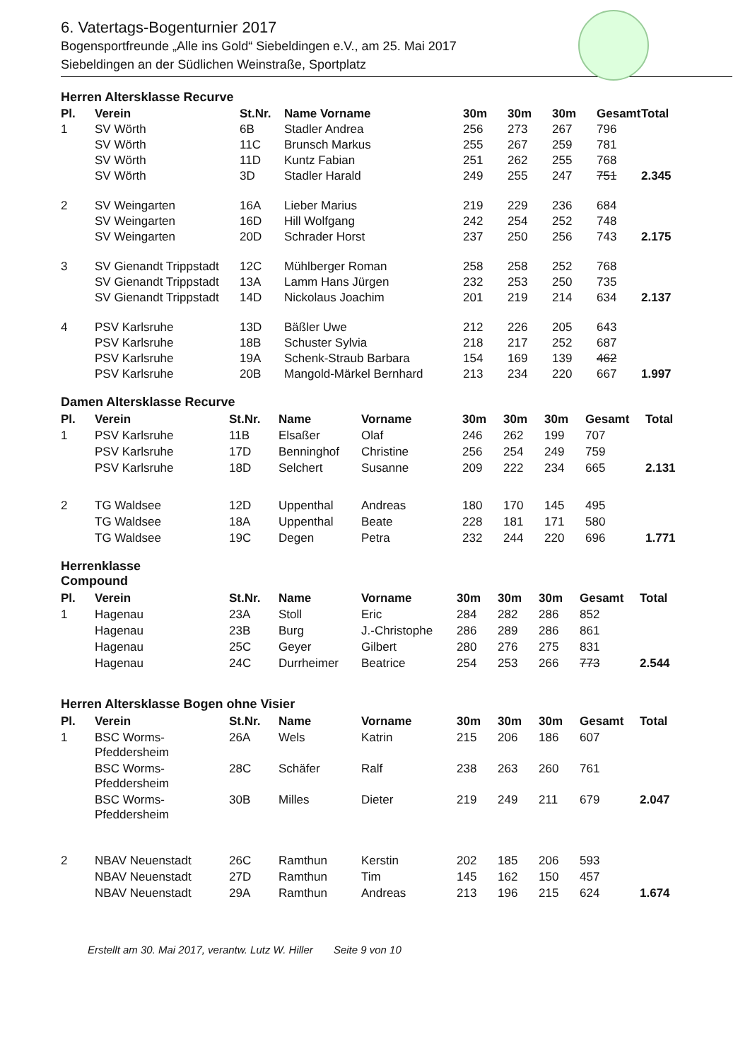6. Vatertags-Bogenturnier 2017
Bogensportfreunde „Alle ins Gold“ Siebeldingen e.V., am 25. Mai 2017
Siebeldingen an der Südlichen Weinstraße, Sportplatz
Herren Altersklasse Recurve
| Pl. | Verein | St.Nr. | Name Vorname | 30m | 30m | 30m | Gesamt | Total |
| --- | --- | --- | --- | --- | --- | --- | --- | --- |
| 1 | SV Wörth | 6B | Stadler Andrea | 256 | 273 | 267 | 796 | |
| | SV Wörth | 11C | Brunsch Markus | 255 | 267 | 259 | 781 | |
| | SV Wörth | 11D | Kuntz Fabian | 251 | 262 | 255 | 768 | |
| | SV Wörth | 3D | Stadler Harald | 249 | 255 | 247 | 751 | 2.345 |
| 2 | SV Weingarten | 16A | Lieber Marius | 219 | 229 | 236 | 684 | |
| | SV Weingarten | 16D | Hill Wolfgang | 242 | 254 | 252 | 748 | |
| | SV Weingarten | 20D | Schrader Horst | 237 | 250 | 256 | 743 | 2.175 |
| 3 | SV Gienandt Trippstadt | 12C | Mühlberger Roman | 258 | 258 | 252 | 768 | |
| | SV Gienandt Trippstadt | 13A | Lamm Hans Jürgen | 232 | 253 | 250 | 735 | |
| | SV Gienandt Trippstadt | 14D | Nickolaus Joachim | 201 | 219 | 214 | 634 | 2.137 |
| 4 | PSV Karlsruhe | 13D | Bäßler Uwe | 212 | 226 | 205 | 643 | |
| | PSV Karlsruhe | 18B | Schuster Sylvia | 218 | 217 | 252 | 687 | |
| | PSV Karlsruhe | 19A | Schenk-Straub Barbara | 154 | 169 | 139 | 462 | |
| | PSV Karlsruhe | 20B | Mangold-Märkel Bernhard | 213 | 234 | 220 | 667 | 1.997 |
Damen Altersklasse Recurve
| Pl. | Verein | St.Nr. | Name | Vorname | 30m | 30m | 30m | Gesamt | Total |
| --- | --- | --- | --- | --- | --- | --- | --- | --- | --- |
| 1 | PSV Karlsruhe | 11B | Elsaßer | Olaf | 246 | 262 | 199 | 707 | |
| | PSV Karlsruhe | 17D | Benninghof | Christine | 256 | 254 | 249 | 759 | |
| | PSV Karlsruhe | 18D | Selchert | Susanne | 209 | 222 | 234 | 665 | 2.131 |
| 2 | TG Waldsee | 12D | Uppenthal | Andreas | 180 | 170 | 145 | 495 | |
| | TG Waldsee | 18A | Uppenthal | Beate | 228 | 181 | 171 | 580 | |
| | TG Waldsee | 19C | Degen | Petra | 232 | 244 | 220 | 696 | 1.771 |
Herrenklasse
Compound
| Pl. | Verein | St.Nr. | Name | Vorname | 30m | 30m | 30m | Gesamt | Total |
| --- | --- | --- | --- | --- | --- | --- | --- | --- | --- |
| 1 | Hagenau | 23A | Stoll | Eric | 284 | 282 | 286 | 852 | |
| | Hagenau | 23B | Burg | J.-Christophe | 286 | 289 | 286 | 861 | |
| | Hagenau | 25C | Geyer | Gilbert | 280 | 276 | 275 | 831 | |
| | Hagenau | 24C | Durrheimer | Beatrice | 254 | 253 | 266 | 773 | 2.544 |
Herren Altersklasse Bogen ohne Visier
| Pl. | Verein | St.Nr. | Name | Vorname | 30m | 30m | 30m | Gesamt | Total |
| --- | --- | --- | --- | --- | --- | --- | --- | --- | --- |
| 1 | BSC Worms- Pfeddersheim | 26A | Wels | Katrin | 215 | 206 | 186 | 607 | |
| | BSC Worms- Pfeddersheim | 28C | Schäfer | Ralf | 238 | 263 | 260 | 761 | |
| | BSC Worms- Pfeddersheim | 30B | Milles | Dieter | 219 | 249 | 211 | 679 | 2.047 |
| 2 | NBAV Neuenstadt | 26C | Ramthun | Kerstin | 202 | 185 | 206 | 593 | |
| | NBAV Neuenstadt | 27D | Ramthun | Tim | 145 | 162 | 150 | 457 | |
| | NBAV Neuenstadt | 29A | Ramthun | Andreas | 213 | 196 | 215 | 624 | 1.674 |
Erstellt am 30. Mai 2017, verantw. Lutz W. Hiller Seite 9 von 10